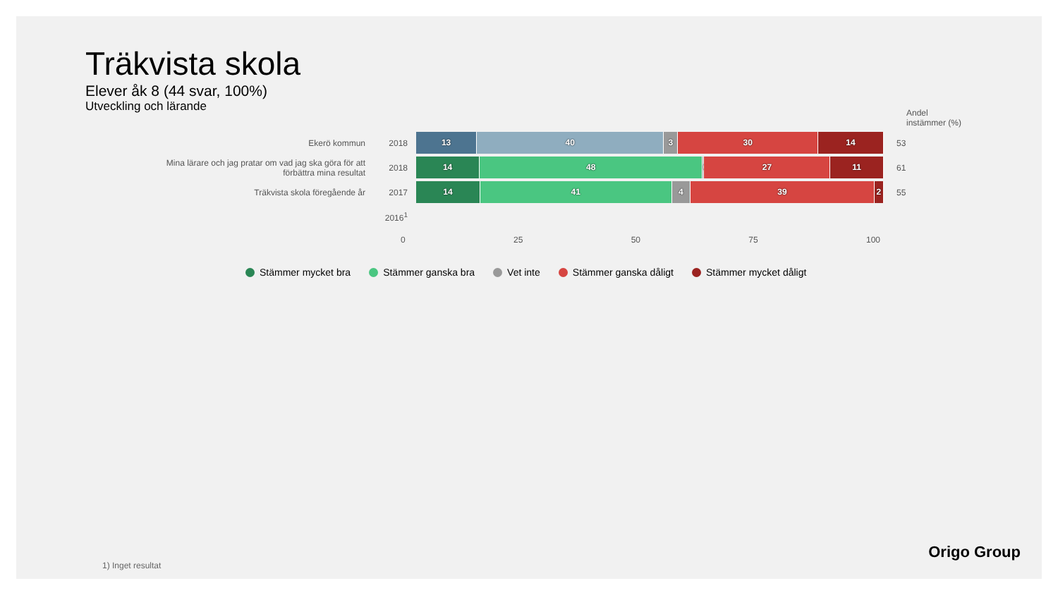Träkvista skola
Elever åk 8 (44 svar, 100%)
Utveckling och lärande
Andel
instämmer (%)
Ekerö kommun 2018
13 40 3 30 14
53
Mina lärare och jag pratar om vad jag ska göra för att förbättra mina resultat
2018
14 48 0 27 11
61
Träkvista skola föregående år 2017
14 41 4 39 2
55
2016<sup>1</sup>
0 25 50 75 100
Stämmer mycket bra Stämmer ganska bra Vet inte Stämmer ganska dåligt Stämmer mycket dåligt
1) Inget resultat
Origo Group